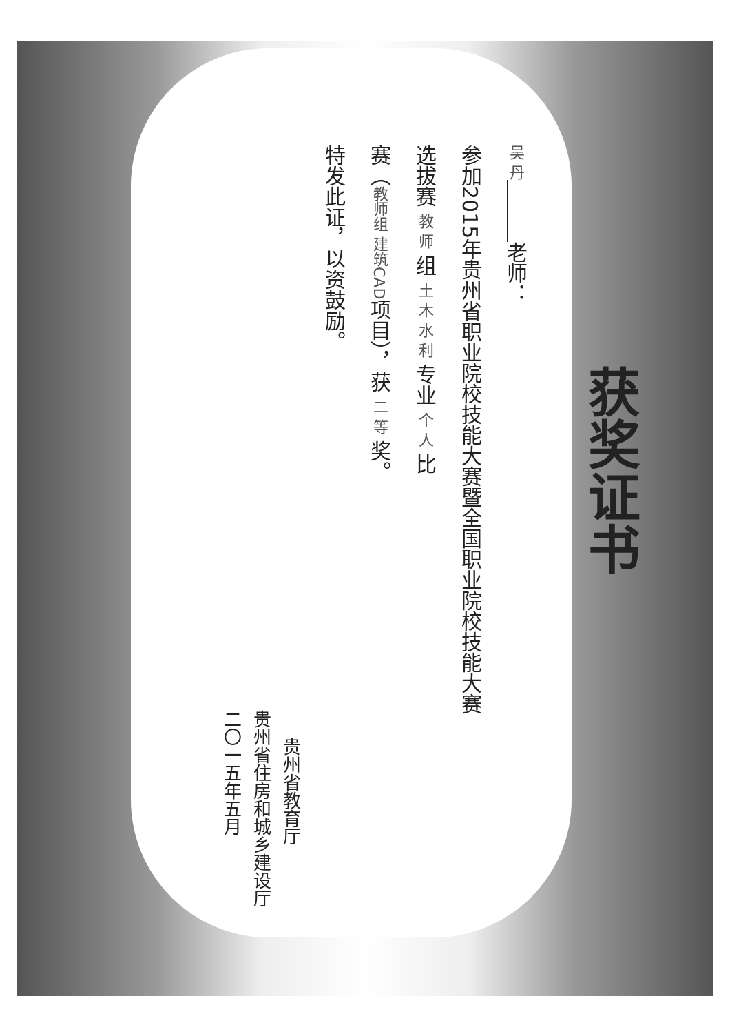获奖证书
吴 丹＿＿＿老师：
参加2015年贵州省职业院校技能大赛暨全国职业院校技能大赛
选拔赛 教 师 组 土 木 水 利 专业 个 人 比
赛（教师组 建筑CAD项目），获 二 等 奖。
特发此证，以资鼓励。
贵州省教育厅
贵州省住房和城乡建设厅
二〇一五年五月